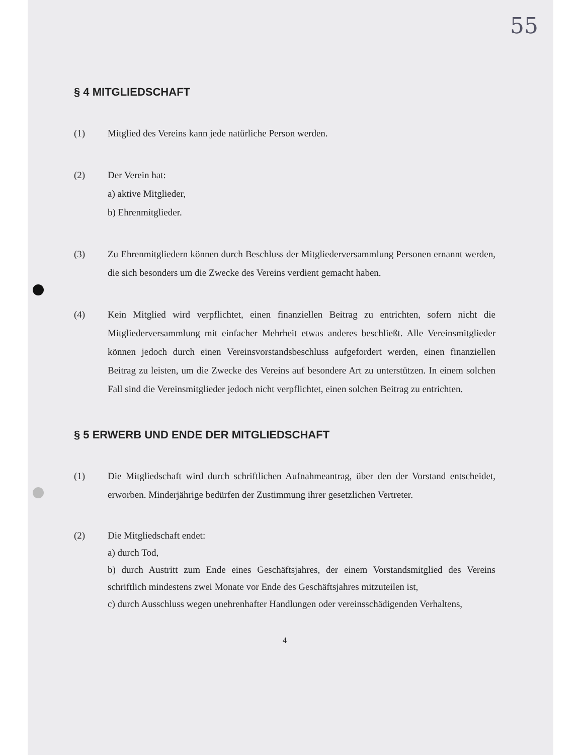55
§ 4 MITGLIEDSCHAFT
(1) Mitglied des Vereins kann jede natürliche Person werden.
(2) Der Verein hat:
a) aktive Mitglieder,
b) Ehrenmitglieder.
(3) Zu Ehrenmitgliedern können durch Beschluss der Mitgliederversammlung Personen ernannt werden, die sich besonders um die Zwecke des Vereins verdient gemacht haben.
(4) Kein Mitglied wird verpflichtet, einen finanziellen Beitrag zu entrichten, sofern nicht die Mitgliederversammlung mit einfacher Mehrheit etwas anderes beschließt. Alle Vereinsmitglieder können jedoch durch einen Vereinsvorstandsbeschluss aufgefordert werden, einen finanziellen Beitrag zu leisten, um die Zwecke des Vereins auf besondere Art zu unterstützen. In einem solchen Fall sind die Vereinsmitglieder jedoch nicht verpflichtet, einen solchen Beitrag zu entrichten.
§ 5 ERWERB UND ENDE DER MITGLIEDSCHAFT
(1) Die Mitgliedschaft wird durch schriftlichen Aufnahmeantrag, über den der Vorstand entscheidet, erworben. Minderjährige bedürfen der Zustimmung ihrer gesetzlichen Vertreter.
(2) Die Mitgliedschaft endet:
a) durch Tod,
b) durch Austritt zum Ende eines Geschäftsjahres, der einem Vorstandsmitglied des Vereins schriftlich mindestens zwei Monate vor Ende des Geschäftsjahres mitzuteilen ist,
c) durch Ausschluss wegen unehrenhafter Handlungen oder vereinsschädigenden Verhaltens,
4